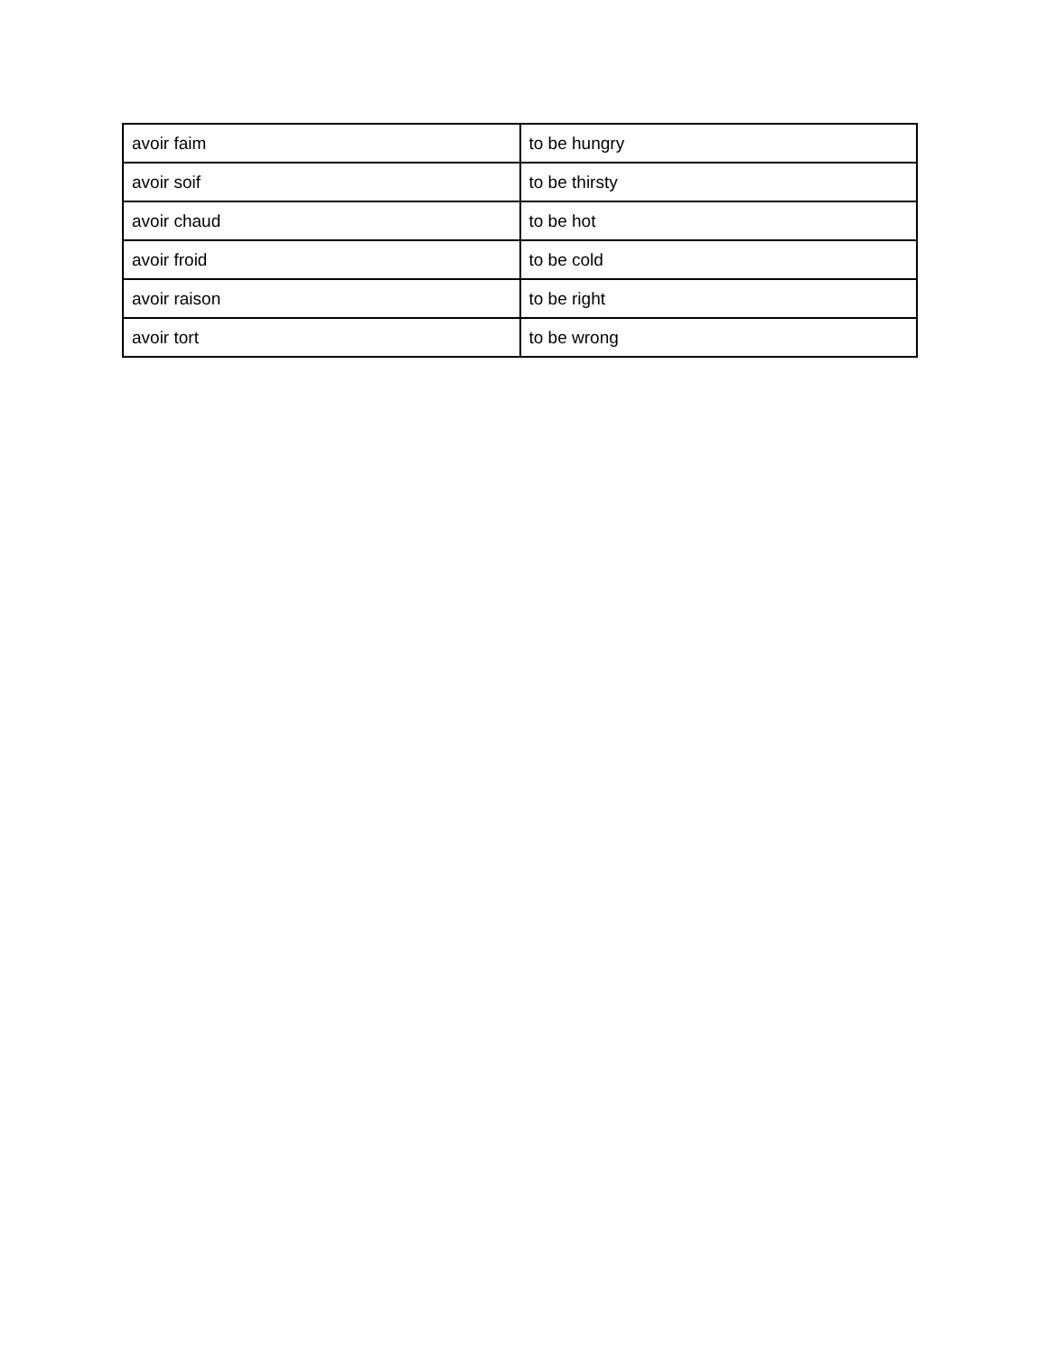| avoir faim | to be hungry |
| avoir soif | to be thirsty |
| avoir chaud | to be hot |
| avoir froid | to be cold |
| avoir raison | to be right |
| avoir tort | to be wrong |